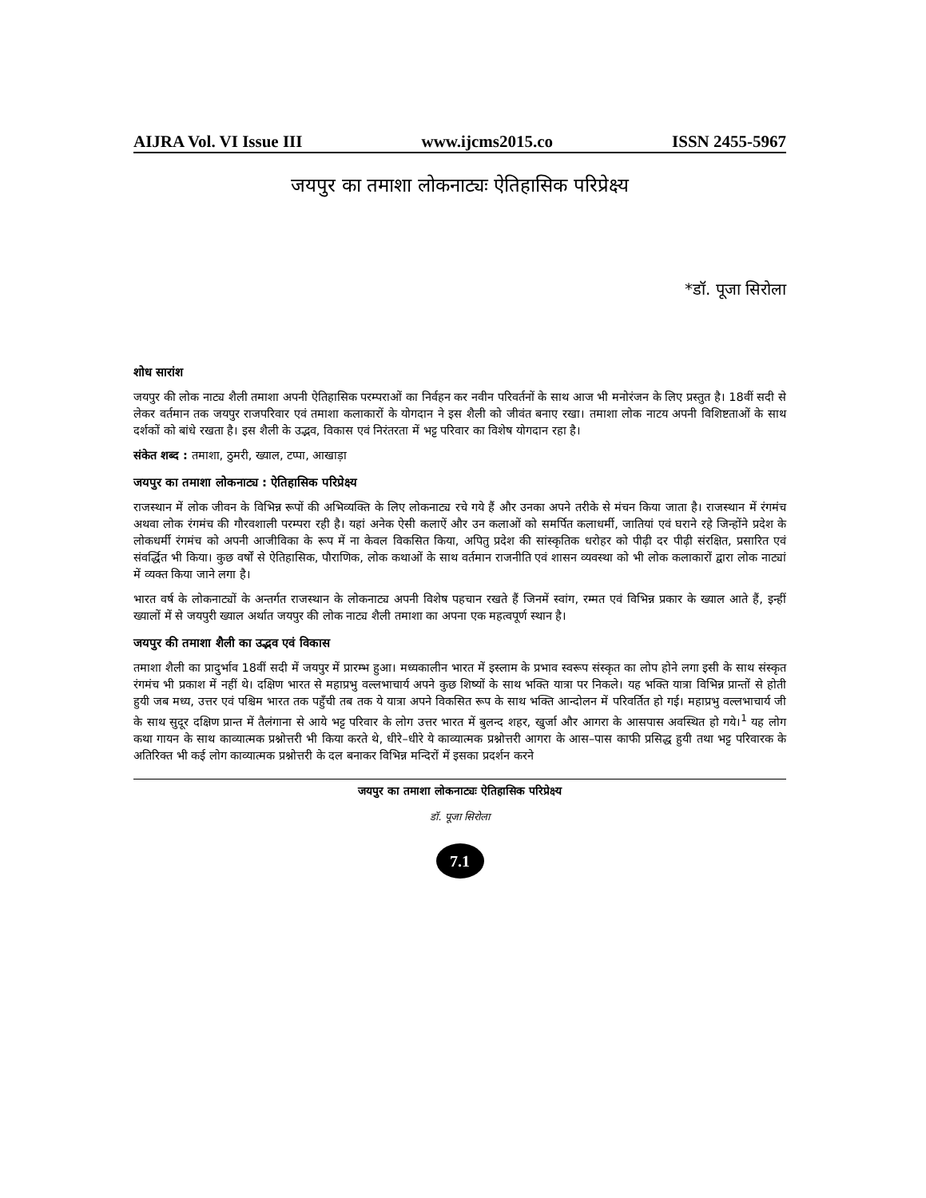AIJRA Vol. VI Issue III www.ijcms2015.co ISSN 2455-5967
जयपुर का तमाशा लोकनाट्यः ऐतिहासिक परिप्रेक्ष्य
*डॉ. पूजा सिरोला
शोध सारांश
जयपुर की लोक नाट्य शैली तमाशा अपनी ऐतिहासिक परम्पराओं का निर्वहन कर नवीन परिवर्तनों के साथ आज भी मनोरंजन के लिए प्रस्तुत है। 18वीं सदी से लेकर वर्तमान तक जयपुर राजपरिवार एवं तमाशा कलाकारों के योगदान ने इस शैली को जीवंत बनाए रखा। तमाशा लोक नाटय अपनी विशिष्टताओं के साथ दर्शकों को बांधे रखता है। इस शैली के उद्भव, विकास एवं निरंतरता में भट्ट परिवार का विशेष योगदान रहा है।
संकेत शब्द : तमाशा, ठुमरी, ख्याल, टप्पा, आखाड़ा
जयपुर का तमाशा लोकनाट्य : ऐतिहासिक परिप्रेक्ष्य
राजस्थान में लोक जीवन के विभिन्न रूपों की अभिव्यक्ति के लिए लोकनाट्य रचे गये हैं और उनका अपने तरीके से मंचन किया जाता है। राजस्थान में रंगमंच अथवा लोक रंगमंच की गौरवशाली परम्परा रही है। यहां अनेक ऐसी कलाऐं और उन कलाओं को समर्पित कलाधर्मी, जातियां एवं घराने रहे जिन्होंने प्रदेश के लोकधर्मी रंगमंच को अपनी आजीविका के रूप में ना केवल विकसित किया, अपितु प्रदेश की सांस्कृतिक धरोहर को पीढ़ी दर पीढ़ी संरक्षित, प्रसारित एवं संवर्द्धित भी किया। कुछ वर्षों से ऐतिहासिक, पौराणिक, लोक कथाओं के साथ वर्तमान राजनीति एवं शासन व्यवस्था को भी लोक कलाकारों द्वारा लोक नाट्यां में व्यक्त किया जाने लगा है।
भारत वर्ष के लोकनाट्यों के अन्तर्गत राजस्थान के लोकनाट्य अपनी विशेष पहचान रखते हैं जिनमें स्वांग, रम्मत एवं विभिन्न प्रकार के ख्याल आते हैं, इन्हीं ख्यालों में से जयपुरी ख्याल अर्थात जयपुर की लोक नाट्य शैली तमाशा का अपना एक महत्वपूर्ण स्थान है।
जयपुर की तमाशा शैली का उद्भव एवं विकास
तमाशा शैली का प्रादुर्भाव 18वीं सदी में जयपुर में प्रारम्भ हुआ। मध्यकालीन भारत में इस्लाम के प्रभाव स्वरूप संस्कृत का लोप होने लगा इसी के साथ संस्कृत रंगमंच भी प्रकाश में नहीं थे। दक्षिण भारत से महाप्रभु वल्लभाचार्य अपने कुछ शिष्यों के साथ भक्ति यात्रा पर निकले। यह भक्ति यात्रा विभिन्न प्रान्तों से होती हुयी जब मध्य, उत्तर एवं पश्चिम भारत तक पहुँची तब तक ये यात्रा अपने विकसित रूप के साथ भक्ति आन्दोलन में परिवर्तित हो गई। महाप्रभु वल्लभाचार्य जी के साथ सुदूर दक्षिण प्रान्त में तैलंगाना से आये भट्ट परिवार के लोग उत्तर भारत में बुलन्द शहर, खुर्जा और आगरा के आसपास अवस्थित हो गये।<sup>1</sup> यह लोग कथा गायन के साथ काव्यात्मक प्रश्नोत्तरी भी किया करते थे, धीरे–धीरे ये काव्यात्मक प्रश्नोत्तरी आगरा के आस–पास काफी प्रसिद्ध हुयी तथा भट्ट परिवारक के अतिरिक्त भी कई लोग काव्यात्मक प्रश्नोत्तरी के दल बनाकर विभिन्न मन्दिरों में इसका प्रदर्शन करने
जयपुर का तमाशा लोकनाट्यः ऐतिहासिक परिप्रेक्ष्य
डॉ. पूजा सिरोला
7.1